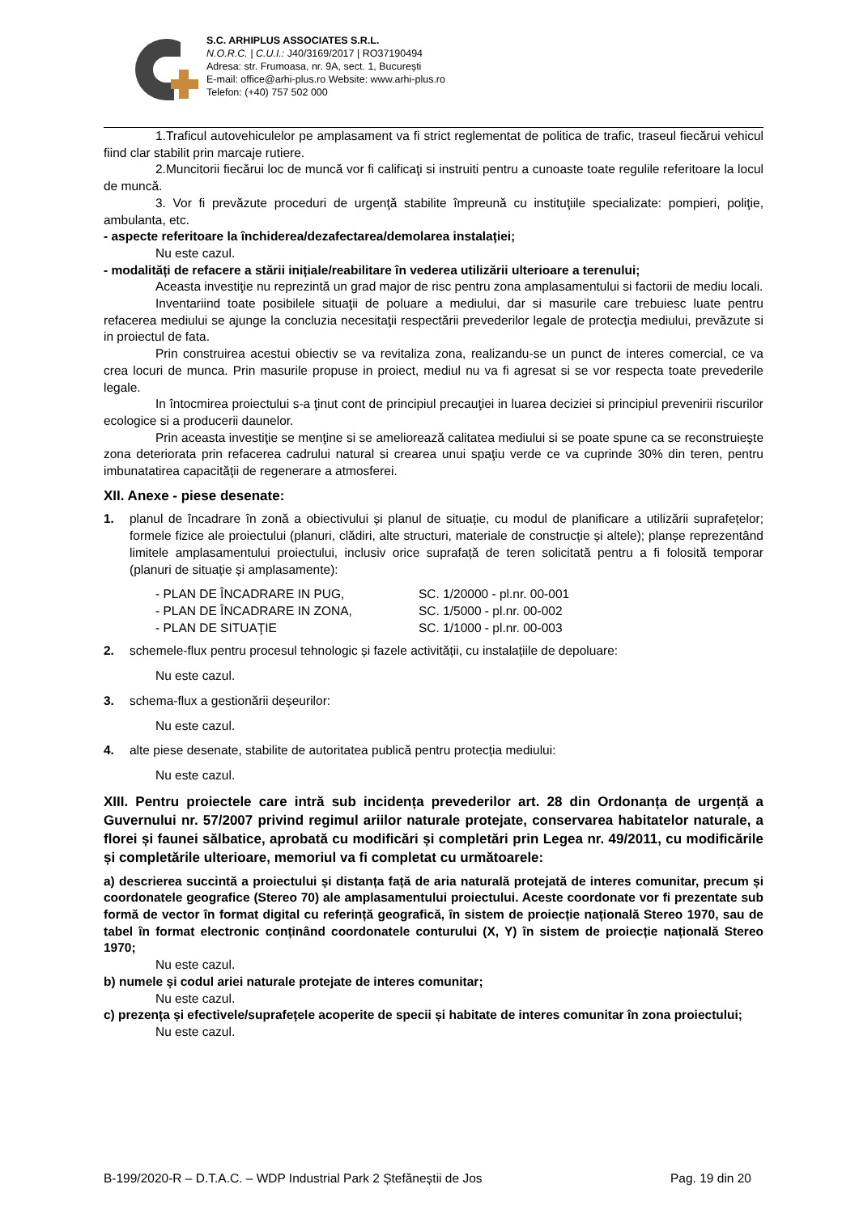S.C. ARHIPLUS ASSOCIATES S.R.L.
N.O.R.C. | C.U.I.: J40/3169/2017 | RO37190494
Adresa: str. Frumoasa, nr. 9A, sect. 1, București
E-mail: office@arhi-plus.ro Website: www.arhi-plus.ro
Telefon: (+40) 757 502 000
1.Traficul autovehiculelor pe amplasament va fi strict reglementat de politica de trafic, traseul fiecărui vehicul fiind clar stabilit prin marcaje rutiere.
2.Muncitorii fiecărui loc de muncă vor fi calificaţi si instruiti pentru a cunoaste toate regulile referitoare la locul de muncă.
3. Vor fi prevăzute proceduri de urgenţă stabilite împreună cu instituţiile specializate: pompieri, poliţie, ambulanta, etc.
- aspecte referitoare la închiderea/dezafectarea/demolarea instalației;
Nu este cazul.
- modalități de refacere a stării inițiale/reabilitare în vederea utilizării ulterioare a terenului;
Aceasta investiţie nu reprezintă un grad major de risc pentru zona amplasamentului si factorii de mediu locali.
Inventariind toate posibilele situaţii de poluare a mediului, dar si masurile care trebuiesc luate pentru refacerea mediului se ajunge la concluzia necesitaţii respectării prevederilor legale de protecţia mediului, prevăzute si in proiectul de fata.
Prin construirea acestui obiectiv se va revitaliza zona, realizandu-se un punct de interes comercial, ce va crea locuri de munca. Prin masurile propuse in proiect, mediul nu va fi agresat si se vor respecta toate prevederile legale.
In întocmirea proiectului s-a ţinut cont de principiul precauţiei in luarea deciziei si principiul prevenirii riscurilor ecologice si a producerii daunelor.
Prin aceasta investiţie se menţine si se ameliorează calitatea mediului si se poate spune ca se reconstruieşte zona deteriorata prin refacerea cadrului natural si crearea unui spaţiu verde ce va cuprinde 30% din teren, pentru imbunatatirea capacităţii de regenerare a atmosferei.
XII. Anexe - piese desenate:
1. planul de încadrare în zonă a obiectivului și planul de situație, cu modul de planificare a utilizării suprafețelor; formele fizice ale proiectului (planuri, clădiri, alte structuri, materiale de construcție și altele); planșe reprezentând limitele amplasamentului proiectului, inclusiv orice suprafață de teren solicitată pentru a fi folosită temporar (planuri de situație și amplasamente):
- PLAN DE ÎNCADRARE IN PUG, SC. 1/20000 - pl.nr. 00-001
- PLAN DE ÎNCADRARE IN ZONA, SC. 1/5000 - pl.nr. 00-002
- PLAN DE SITUAŢIE SC. 1/1000 - pl.nr. 00-003
2. schemele-flux pentru procesul tehnologic și fazele activității, cu instalațiile de depoluare:
Nu este cazul.
3. schema-flux a gestionării deșeurilor:
Nu este cazul.
4. alte piese desenate, stabilite de autoritatea publică pentru protecția mediului:
Nu este cazul.
XIII. Pentru proiectele care intră sub incidența prevederilor art. 28 din Ordonanța de urgență a Guvernului nr. 57/2007 privind regimul ariilor naturale protejate, conservarea habitatelor naturale, a florei și faunei sălbatice, aprobată cu modificări și completări prin Legea nr. 49/2011, cu modificările și completările ulterioare, memoriul va fi completat cu următoarele:
a) descrierea succintă a proiectului și distanța față de aria naturală protejată de interes comunitar, precum și coordonatele geografice (Stereo 70) ale amplasamentului proiectului. Aceste coordonate vor fi prezentate sub formă de vector în format digital cu referință geografică, în sistem de proiecție națională Stereo 1970, sau de tabel în format electronic conținând coordonatele conturului (X, Y) în sistem de proiecție națională Stereo 1970;
Nu este cazul.
b) numele și codul ariei naturale protejate de interes comunitar;
Nu este cazul.
c) prezența și efectivele/suprafețele acoperite de specii și habitate de interes comunitar în zona proiectului;
Nu este cazul.
B-199/2020-R – D.T.A.C. – WDP Industrial Park 2 Ștefăneștii de Jos Pag. 19 din 20